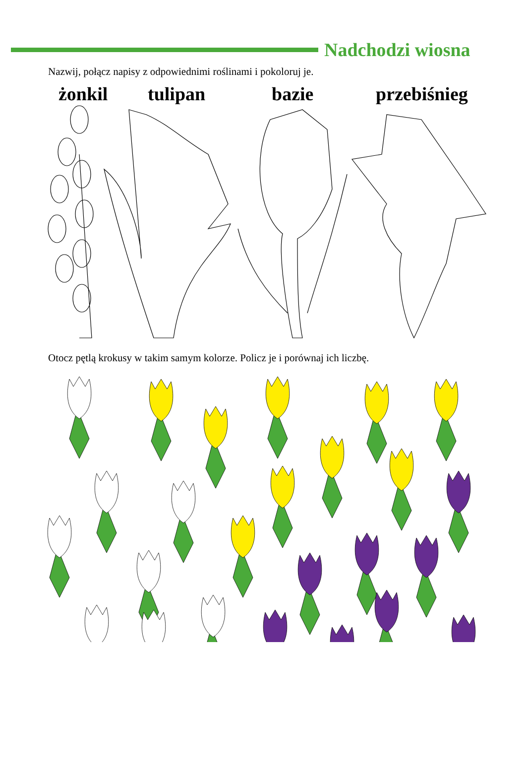Nadchodzi wiosna
Nazwij, połącz napisy z odpowiednimi roślinami i pokoloruj je.
żonkil tulipan bazie przebiśnieg
Otocz pętlą krokusy w takim samym kolorze. Policz je i porównaj ich liczbę.